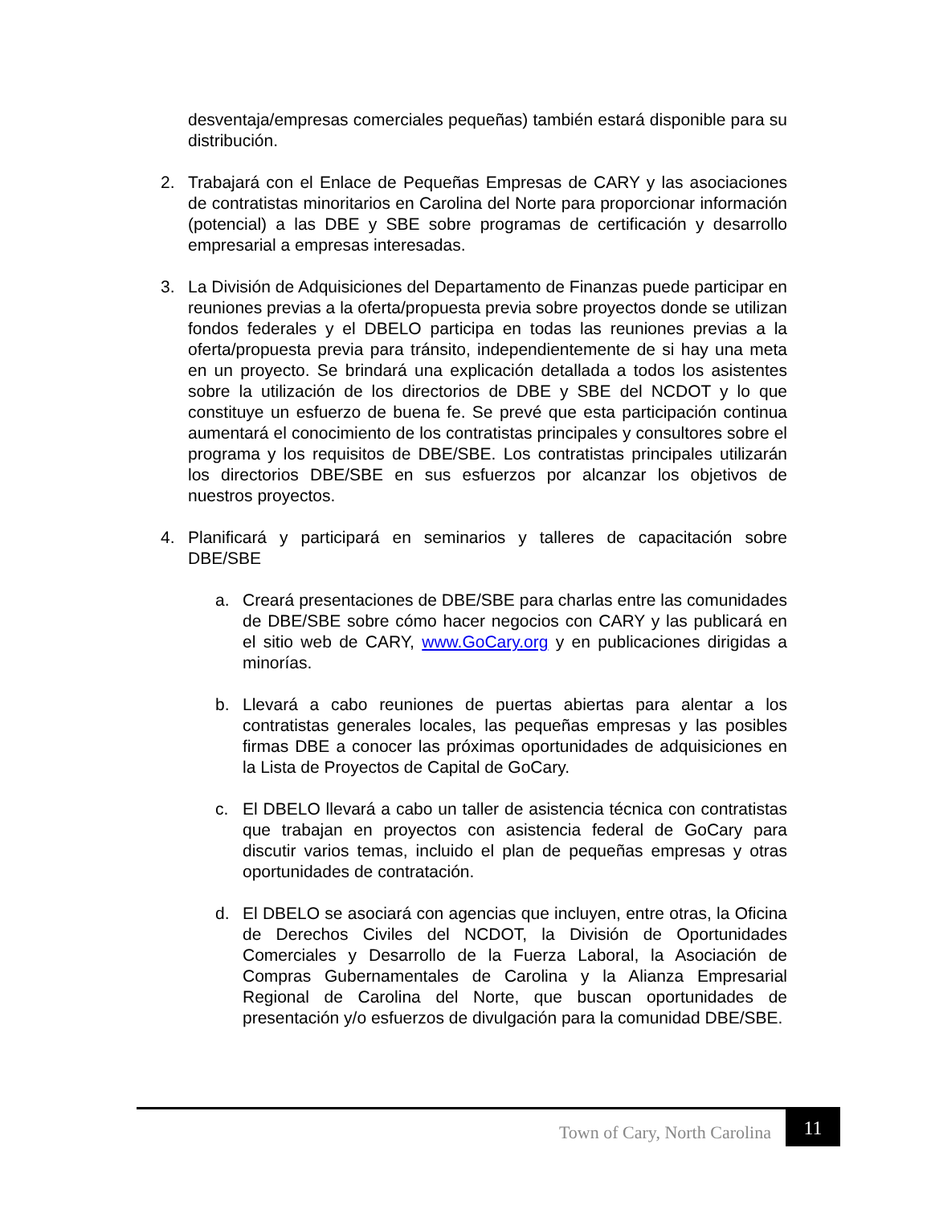desventaja/empresas comerciales pequeñas) también estará disponible para su distribución.
2. Trabajará con el Enlace de Pequeñas Empresas de CARY y las asociaciones de contratistas minoritarios en Carolina del Norte para proporcionar información (potencial) a las DBE y SBE sobre programas de certificación y desarrollo empresarial a empresas interesadas.
3. La División de Adquisiciones del Departamento de Finanzas puede participar en reuniones previas a la oferta/propuesta previa sobre proyectos donde se utilizan fondos federales y el DBELO participa en todas las reuniones previas a la oferta/propuesta previa para tránsito, independientemente de si hay una meta en un proyecto. Se brindará una explicación detallada a todos los asistentes sobre la utilización de los directorios de DBE y SBE del NCDOT y lo que constituye un esfuerzo de buena fe. Se prevé que esta participación continua aumentará el conocimiento de los contratistas principales y consultores sobre el programa y los requisitos de DBE/SBE. Los contratistas principales utilizarán los directorios DBE/SBE en sus esfuerzos por alcanzar los objetivos de nuestros proyectos.
4. Planificará y participará en seminarios y talleres de capacitación sobre DBE/SBE
a. Creará presentaciones de DBE/SBE para charlas entre las comunidades de DBE/SBE sobre cómo hacer negocios con CARY y las publicará en el sitio web de CARY, www.GoCary.org y en publicaciones dirigidas a minorías.
b. Llevará a cabo reuniones de puertas abiertas para alentar a los contratistas generales locales, las pequeñas empresas y las posibles firmas DBE a conocer las próximas oportunidades de adquisiciones en la Lista de Proyectos de Capital de GoCary.
c. El DBELO llevará a cabo un taller de asistencia técnica con contratistas que trabajan en proyectos con asistencia federal de GoCary para discutir varios temas, incluido el plan de pequeñas empresas y otras oportunidades de contratación.
d. El DBELO se asociará con agencias que incluyen, entre otras, la Oficina de Derechos Civiles del NCDOT, la División de Oportunidades Comerciales y Desarrollo de la Fuerza Laboral, la Asociación de Compras Gubernamentales de Carolina y la Alianza Empresarial Regional de Carolina del Norte, que buscan oportunidades de presentación y/o esfuerzos de divulgación para la comunidad DBE/SBE.
Town of Cary, North Carolina
11